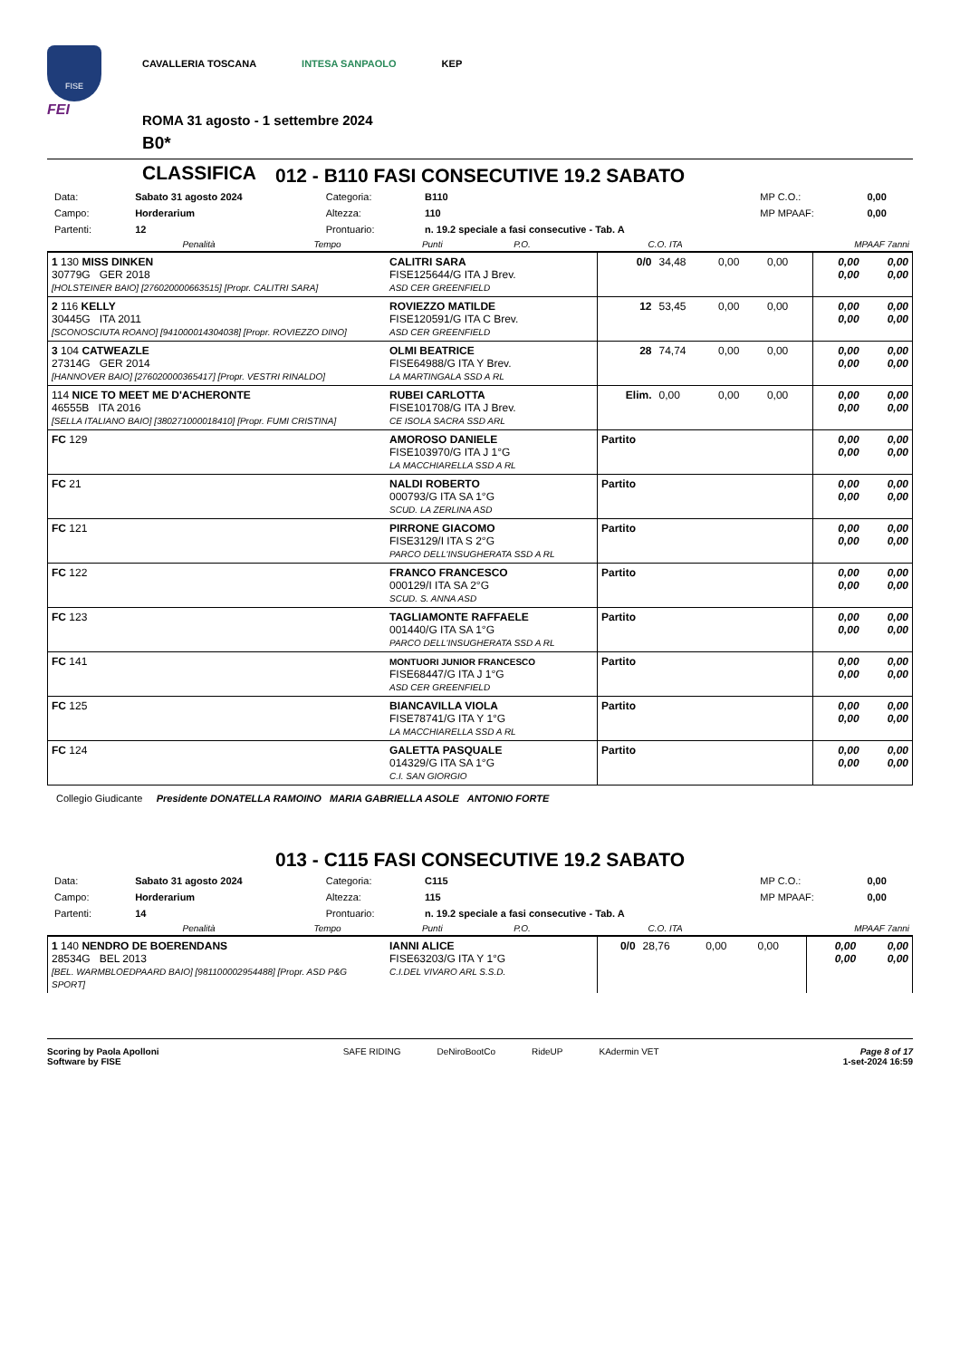FISE
FEI
CAVALLERIA TOSCANA INTESA SANPAOLO KEP
ROMA 31 agosto - 1 settembre 2024
B0*
CLASSIFICA
012 - B110 FASI CONSECUTIVE 19.2 SABATO
| Data: | Sabato 31 agosto 2024 | Categoria: | B110 | MP C.O.: | 0,00 |
| Campo: | Horderarium | Altezza: | 110 | MP MPAAF: | 0,00 |
| Partenti: | 12 | Prontuario: | n. 19.2 speciale a fasi consecutive - Tab. A | | |
| | Penalità | Tempo | Punti | P.O. | C.O. ITA | MPAAF 7anni |
| --- | --- | --- | --- | --- | --- | --- |
| 1 130 MISS DINKEN 30779G GER 2018 [HOLSTEINER BAIO] [276020000663515] [Propr. CALITRI SARA] | CALITRI SARA FISE125644/G ITA J Brev. ASD CER GREENFIELD | 0/0 | 34,48 | 0,00 | 0,00 | 0,00 0,00 | 0,00 0,00 |
| 2 116 KELLY 30445G ITA 2011 [SCONOSCIUTA ROANO] [941000014304038] [Propr. ROVIEZZO DINO] | ROVIEZZO MATILDE FISE120591/G ITA C Brev. ASD CER GREENFIELD | 12 | 53,45 | 0,00 | 0,00 | 0,00 0,00 | 0,00 0,00 |
| 3 104 CATWEAZLE 27314G GER 2014 [HANNOVER BAIO] [276020000365417] [Propr. VESTRI RINALDO] | OLMI BEATRICE FISE64988/G ITA Y Brev. LA MARTINGALA SSD A RL | 28 | 74,74 | 0,00 | 0,00 | 0,00 0,00 | 0,00 0,00 |
| 114 NICE TO MEET ME D'ACHERONTE 46555B ITA 2016 [SELLA ITALIANO BAIO] [380271000018410] [Propr. FUMI CRISTINA] | RUBEI CARLOTTA FISE101708/G ITA J Brev. CE ISOLA SACRA SSD ARL | Elim. | 0,00 | 0,00 | 0,00 | 0,00 0,00 | 0,00 0,00 |
| FC 129 | AMOROSO DANIELE FISE103970/G ITA J 1°G LA MACCHIARELLA SSD A RL | Partito | | | | 0,00 0,00 | 0,00 0,00 |
| FC 21 | NALDI ROBERTO 000793/G ITA SA 1°G SCUD. LA ZERLINA ASD | Partito | | | | 0,00 0,00 | 0,00 0,00 |
| FC 121 | PIRRONE GIACOMO FISE3129/I ITA S 2°G PARCO DELL'INSUGHERATA SSD A RL | Partito | | | | 0,00 0,00 | 0,00 0,00 |
| FC 122 | FRANCO FRANCESCO 000129/I ITA SA 2°G SCUD. S. ANNA ASD | Partito | | | | 0,00 0,00 | 0,00 0,00 |
| FC 123 | TAGLIAMONTE RAFFAELE 001440/G ITA SA 1°G PARCO DELL'INSUGHERATA SSD A RL | Partito | | | | 0,00 0,00 | 0,00 0,00 |
| FC 141 | MONTUORI JUNIOR FRANCESCO FISE68447/G ITA J 1°G ASD CER GREENFIELD | Partito | | | | 0,00 0,00 | 0,00 0,00 |
| FC 125 | BIANCAVILLA VIOLA FISE78741/G ITA Y 1°G LA MACCHIARELLA SSD A RL | Partito | | | | 0,00 0,00 | 0,00 0,00 |
| FC 124 | GALETTA PASQUALE 014329/G ITA SA 1°G C.I. SAN GIORGIO | Partito | | | | 0,00 0,00 | 0,00 0,00 |
Collegio Giudicante Presidente DONATELLA RAMOINO MARIA GABRIELLA ASOLE ANTONIO FORTE
013 - C115 FASI CONSECUTIVE 19.2 SABATO
| Data: | Sabato 31 agosto 2024 | Categoria: | C115 | MP C.O.: | 0,00 |
| Campo: | Horderarium | Altezza: | 115 | MP MPAAF: | 0,00 |
| Partenti: | 14 | Prontuario: | n. 19.2 speciale a fasi consecutive - Tab. A | | |
| | Penalità | Tempo | Punti | P.O. | C.O. ITA | MPAAF 7anni |
| --- | --- | --- | --- | --- | --- | --- |
| 1 140 NENDRO DE BOERENDANS 28534G BEL 2013 [BEL. WARMBLOEDPAARD BAIO] [981100002954488] [Propr. ASD P&G SPORT] | IANNI ALICE FISE63203/G ITA Y 1°G C.I.DEL VIVARO ARL S.S.D. | 0/0 | 28,76 | 0,00 | 0,00 | 0,00 0,00 | 0,00 0,00 |
Scoring by Paola Apolloni
Software by FISE
SAFE RIDING DeNiroBootCo RideUP KAdermin VET
Page 8 of 17
1-set-2024 16:59